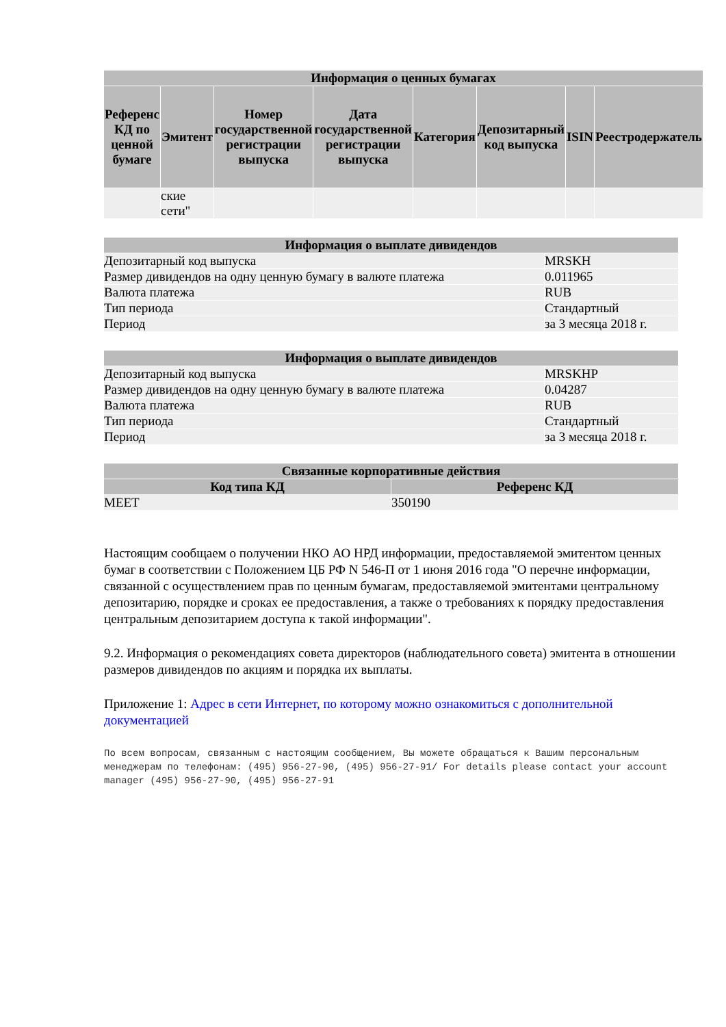| Информация о ценных бумагах | | | | | | | |
| --- | --- | --- | --- | --- | --- | --- | --- |
| Референс КД по ценной бумаге | Эмитент | Номер государственной регистрации выпуска | Дата государственной регистрации выпуска | Категория | Депозитарный код выпуска | ISIN | Реестродержатель |
| | ские сети" | | | | | | |
| Информация о выплате дивидендов | |
| --- | --- |
| Депозитарный код выпуска | MRSKH |
| Размер дивидендов на одну ценную бумагу в валюте платежа | 0.011965 |
| Валюта платежа | RUB |
| Тип периода | Стандартный |
| Период | за 3 месяца 2018 г. |
| Информация о выплате дивидендов | |
| --- | --- |
| Депозитарный код выпуска | MRSKHP |
| Размер дивидендов на одну ценную бумагу в валюте платежа | 0.04287 |
| Валюта платежа | RUB |
| Тип периода | Стандартный |
| Период | за 3 месяца 2018 г. |
| Связанные корпоративные действия | |
| --- | --- |
| Код типа КД | Референс КД |
| MEET | 350190 |
Настоящим сообщаем о получении НКО АО НРД информации, предоставляемой эмитентом ценных бумаг в соответствии с Положением ЦБ РФ N 546-П от 1 июня 2016 года "О перечне информации, связанной с осуществлением прав по ценным бумагам, предоставляемой эмитентами центральному депозитарию, порядке и сроках ее предоставления, а также о требованиях к порядку предоставления центральным депозитарием доступа к такой информации".
9.2. Информация о рекомендациях совета директоров (наблюдательного совета) эмитента в отношении размеров дивидендов по акциям и порядка их выплаты.
Приложение 1: Адрес в сети Интернет, по которому можно ознакомиться с дополнительной документацией
По всем вопросам, связанным с настоящим сообщением, Вы можете обращаться к Вашим персональным менеджерам по телефонам: (495) 956-27-90, (495) 956-27-91/ For details please contact your account manager (495) 956-27-90, (495) 956-27-91